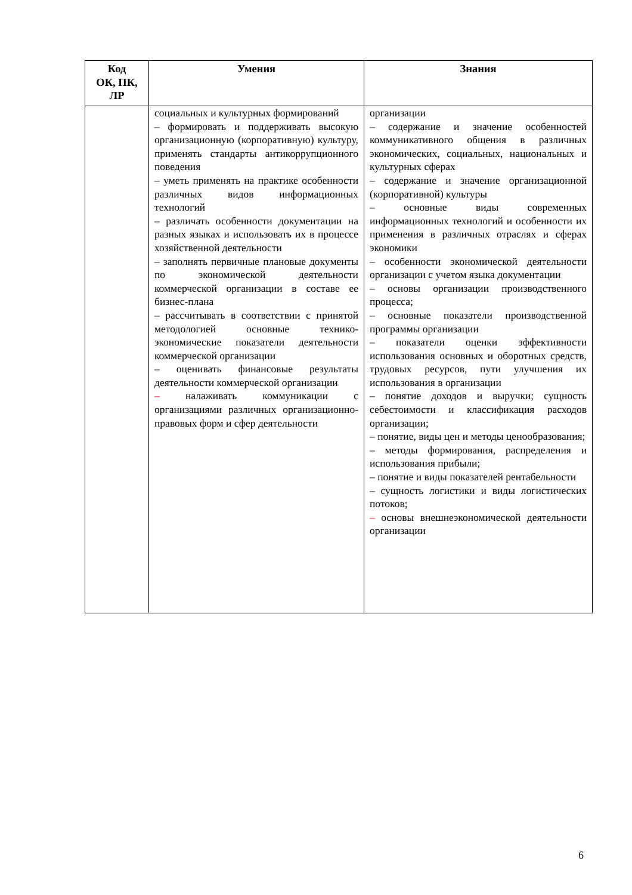| Код ОК, ПК, ЛР | Умения | Знания |
| --- | --- | --- |
| | социальных и культурных формирований – формировать и поддерживать высокую организационную (корпоративную) культуру, применять стандарты антикоррупционного поведения – уметь применять на практике особенности различных видов информационных технологий – различать особенности документации на разных языках и использовать их в процессе хозяйственной деятельности – заполнять первичные плановые документы по экономической деятельности коммерческой организации в составе ее бизнес-плана – рассчитывать в соответствии с принятой методологией основные технико-экономические показатели деятельности коммерческой организации – оценивать финансовые результаты деятельности коммерческой организации – налаживать коммуникации с организациями различных организационно-правовых форм и сфер деятельности | организации – содержание и значение особенностей коммуникативного общения в различных экономических, социальных, национальных и культурных сферах – содержание и значение организационной (корпоративной) культуры – основные виды современных информационных технологий и особенности их применения в различных отраслях и сферах экономики – особенности экономической деятельности организации с учетом языка документации – основы организации производственного процесса; – основные показатели производственной программы организации – показатели оценки эффективности использования основных и оборотных средств, трудовых ресурсов, пути улучшения их использования в организации – понятие доходов и выручки; сущность себестоимости и классификация расходов организации; – понятие, виды цен и методы ценообразования; – методы формирования, распределения и использования прибыли; – понятие и виды показателей рентабельности – сущность логистики и виды логистических потоков; – основы внешнеэкономической деятельности организации |
6